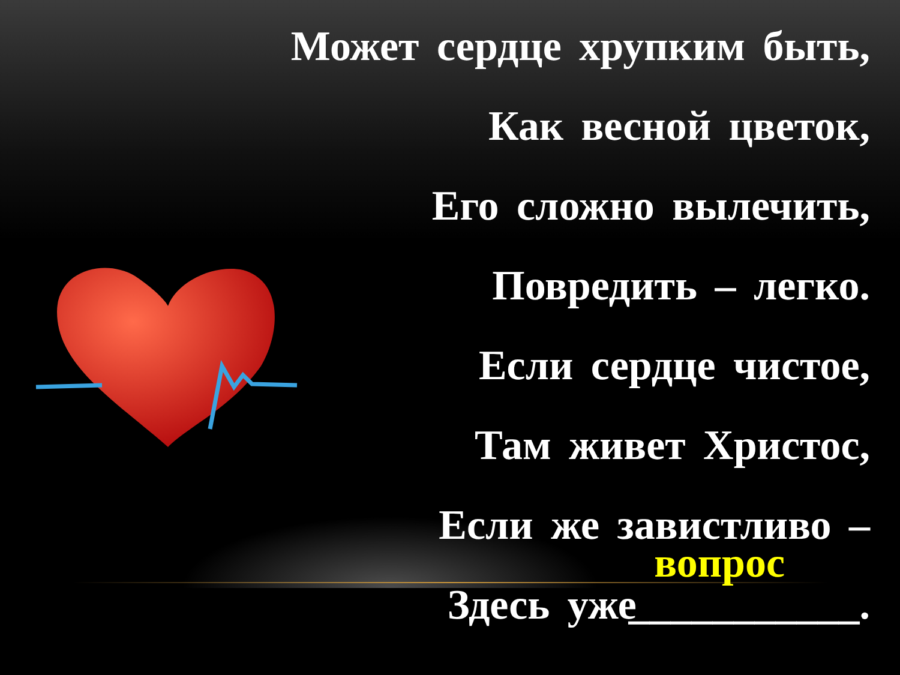Может сердце хрупким быть,
Как весной цветок,
Его сложно вылечить,
Повредить – легко.
Если сердце чистое,
Там живет Христос,
Если же завистливо –
Здесь уже вопрос ___________.